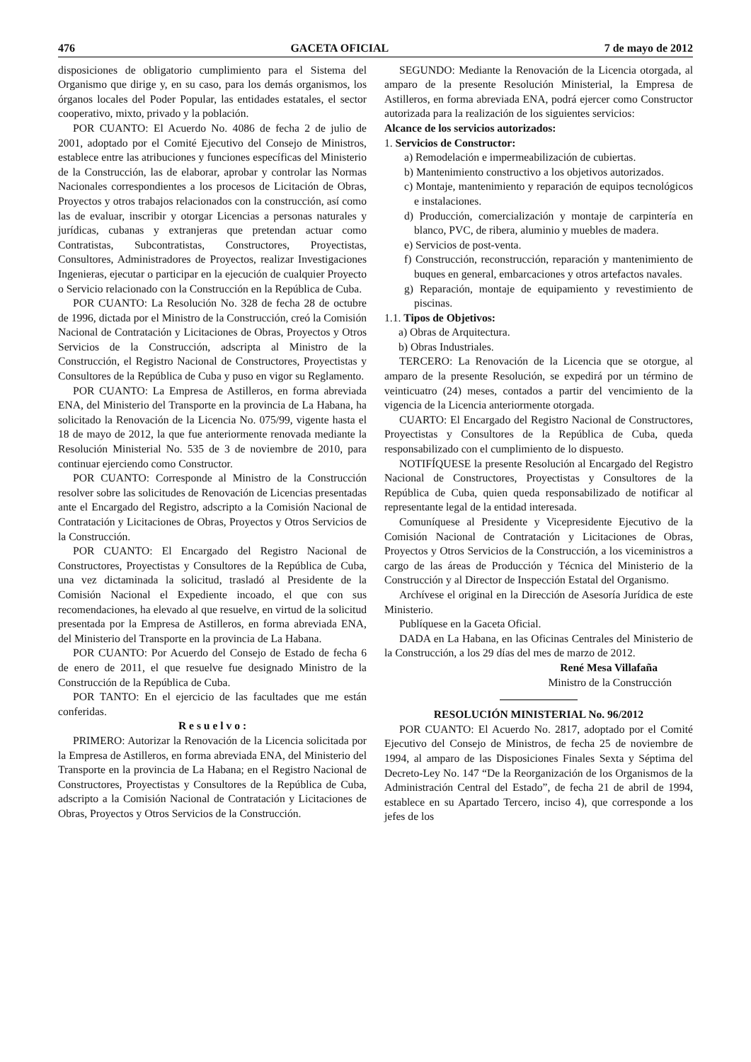476 GACETA OFICIAL 7 de mayo de 2012
disposiciones de obligatorio cumplimiento para el Sistema del Organismo que dirige y, en su caso, para los demás organismos, los órganos locales del Poder Popular, las entidades estatales, el sector cooperativo, mixto, privado y la población.
POR CUANTO: El Acuerdo No. 4086 de fecha 2 de julio de 2001, adoptado por el Comité Ejecutivo del Consejo de Ministros, establece entre las atribuciones y funciones específicas del Ministerio de la Construcción, las de elaborar, aprobar y controlar las Normas Nacionales correspondientes a los procesos de Licitación de Obras, Proyectos y otros trabajos relacionados con la construcción, así como las de evaluar, inscribir y otorgar Licencias a personas naturales y jurídicas, cubanas y extranjeras que pretendan actuar como Contratistas, Subcontratistas, Constructores, Proyectistas, Consultores, Administradores de Proyectos, realizar Investigaciones Ingenieras, ejecutar o participar en la ejecución de cualquier Proyecto o Servicio relacionado con la Construcción en la República de Cuba.
POR CUANTO: La Resolución No. 328 de fecha 28 de octubre de 1996, dictada por el Ministro de la Construcción, creó la Comisión Nacional de Contratación y Licitaciones de Obras, Proyectos y Otros Servicios de la Construcción, adscripta al Ministro de la Construcción, el Registro Nacional de Constructores, Proyectistas y Consultores de la República de Cuba y puso en vigor su Reglamento.
POR CUANTO: La Empresa de Astilleros, en forma abreviada ENA, del Ministerio del Transporte en la provincia de La Habana, ha solicitado la Renovación de la Licencia No. 075/99, vigente hasta el 18 de mayo de 2012, la que fue anteriormente renovada mediante la Resolución Ministerial No. 535 de 3 de noviembre de 2010, para continuar ejerciendo como Constructor.
POR CUANTO: Corresponde al Ministro de la Construcción resolver sobre las solicitudes de Renovación de Licencias presentadas ante el Encargado del Registro, adscripto a la Comisión Nacional de Contratación y Licitaciones de Obras, Proyectos y Otros Servicios de la Construcción.
POR CUANTO: El Encargado del Registro Nacional de Constructores, Proyectistas y Consultores de la República de Cuba, una vez dictaminada la solicitud, trasladó al Presidente de la Comisión Nacional el Expediente incoado, el que con sus recomendaciones, ha elevado al que resuelve, en virtud de la solicitud presentada por la Empresa de Astilleros, en forma abreviada ENA, del Ministerio del Transporte en la provincia de La Habana.
POR CUANTO: Por Acuerdo del Consejo de Estado de fecha 6 de enero de 2011, el que resuelve fue designado Ministro de la Construcción de la República de Cuba.
POR TANTO: En el ejercicio de las facultades que me están conferidas.
R e s u e l v o :
PRIMERO: Autorizar la Renovación de la Licencia solicitada por la Empresa de Astilleros, en forma abreviada ENA, del Ministerio del Transporte en la provincia de La Habana; en el Registro Nacional de Constructores, Proyectistas y Consultores de la República de Cuba, adscripto a la Comisión Nacional de Contratación y Licitaciones de Obras, Proyectos y Otros Servicios de la Construcción.
SEGUNDO: Mediante la Renovación de la Licencia otorgada, al amparo de la presente Resolución Ministerial, la Empresa de Astilleros, en forma abreviada ENA, podrá ejercer como Constructor autorizada para la realización de los siguientes servicios:
Alcance de los servicios autorizados:
1. Servicios de Constructor:
a) Remodelación e impermeabilización de cubiertas.
b) Mantenimiento constructivo a los objetivos autorizados.
c) Montaje, mantenimiento y reparación de equipos tecnológicos e instalaciones.
d) Producción, comercialización y montaje de carpintería en blanco, PVC, de ribera, aluminio y muebles de madera.
e) Servicios de post-venta.
f) Construcción, reconstrucción, reparación y mantenimiento de buques en general, embarcaciones y otros artefactos navales.
g) Reparación, montaje de equipamiento y revestimiento de piscinas.
1.1. Tipos de Objetivos:
a) Obras de Arquitectura.
b) Obras Industriales.
TERCERO: La Renovación de la Licencia que se otorgue, al amparo de la presente Resolución, se expedirá por un término de veinticuatro (24) meses, contados a partir del vencimiento de la vigencia de la Licencia anteriormente otorgada.
CUARTO: El Encargado del Registro Nacional de Constructores, Proyectistas y Consultores de la República de Cuba, queda responsabilizado con el cumplimiento de lo dispuesto.
NOTIFÍQUESE la presente Resolución al Encargado del Registro Nacional de Constructores, Proyectistas y Consultores de la República de Cuba, quien queda responsabilizado de notificar al representante legal de la entidad interesada.
Comuníquese al Presidente y Vicepresidente Ejecutivo de la Comisión Nacional de Contratación y Licitaciones de Obras, Proyectos y Otros Servicios de la Construcción, a los viceministros a cargo de las áreas de Producción y Técnica del Ministerio de la Construcción y al Director de Inspección Estatal del Organismo.
Archívese el original en la Dirección de Asesoría Jurídica de este Ministerio.
Publíquese en la Gaceta Oficial.
DADA en La Habana, en las Oficinas Centrales del Ministerio de la Construcción, a los 29 días del mes de marzo de 2012.
René Mesa Villafaña
Ministro de la Construcción
RESOLUCIÓN MINISTERIAL No. 96/2012
POR CUANTO: El Acuerdo No. 2817, adoptado por el Comité Ejecutivo del Consejo de Ministros, de fecha 25 de noviembre de 1994, al amparo de las Disposiciones Finales Sexta y Séptima del Decreto-Ley No. 147 “De la Reorganización de los Organismos de la Administración Central del Estado”, de fecha 21 de abril de 1994, establece en su Apartado Tercero, inciso 4), que corresponde a los jefes de los